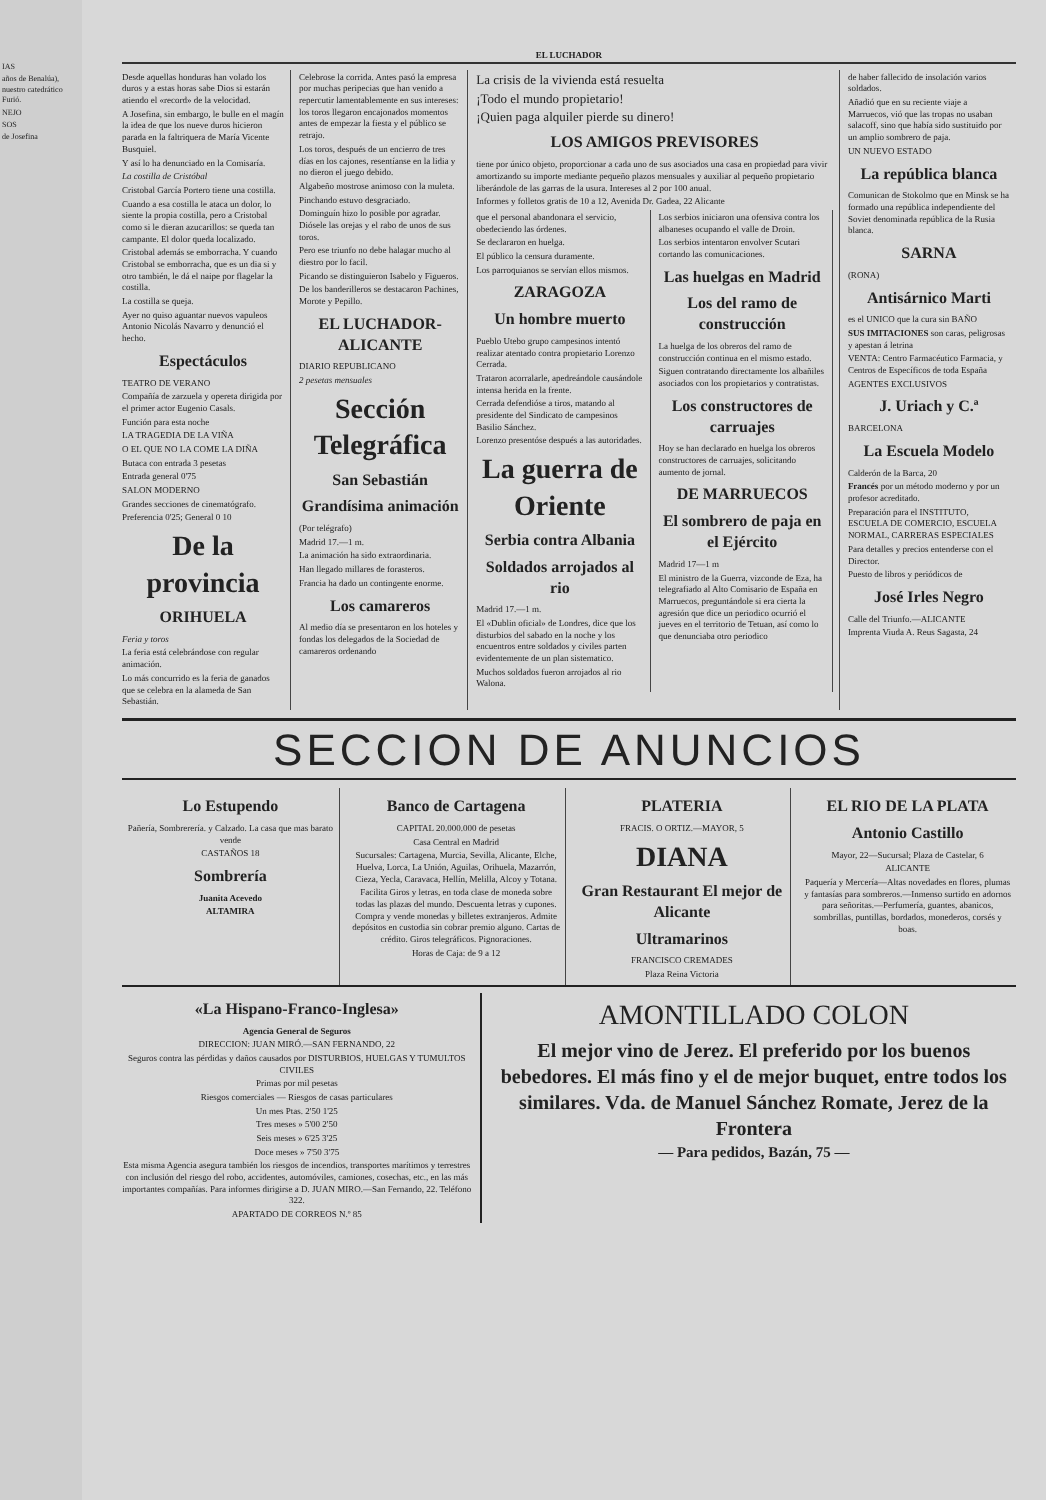IAS
años de Benalúa), nuestro catedrático Furió.
NEJO
SOS
de Josefina
EL LUCHADOR
Desde aquellas honduras han volado los duros y a estas horas sabe Dios si estarán atiendo el «record» de la velocidad.
A Josefina, sin embargo, le bulle en el magín la idea de que los nueve duros hicieron parada en la faltriquera de María Vicente Busquiel.
Y así lo ha denunciado en la Comisaría.
La costilla de Cristóbal
Cristobal García Portero tiene una costilla.
Cuando a esa costilla le ataca un dolor, lo siente la propia costilla, pero a Cristobal como si le dieran azucarillos: se queda tan campante. El dolor queda localizado.
Cristobal además se emborracha. Y cuando Cristobal se emborracha, que es un dia si y otro también, le dá el naipe por flagelar la costilla.
La costilla se queja.
Ayer no quiso aguantar nuevos vapuleos Antonio Nicolás Navarro y denunció el hecho.
Espectáculos
TEATRO DE VERANO
Compañía de zarzuela y opereta dirigida por el primer actor Eugenio Casals.
Función para esta noche
LA TRAGEDIA DE LA VIÑA
O EL QUE NO LA COME LA DIÑA
Butaca con entrada 3 pesetas
Entrada general 0'75
SALON MODERNO
Grandes secciones de cinematógrafo.
Preferencia 0'25; General 0 10
De la provincia
ORIHUELA
Feria y toros
La feria está celebrándose con regular animación.
Lo más concurrido es la feria de ganados que se celebra en la alameda de San Sebastián.
Celebrose la corrida. Antes pasó la empresa por muchas peripecias que han venido a repercutir lamentablemente en sus intereses: los toros llegaron encajonados momentos antes de empezar la fiesta y el público se retrajo.
Los toros, después de un encierro de tres días en los cajones, resentíanse en la lidia y no dieron el juego debido.
Algabeño mostrose animoso con la muleta.
Pinchando estuvo desgraciado.
Dominguín hizo lo posible por agradar. Diósele las orejas y el rabo de unos de sus toros.
Pero ese triunfo no debe halagar mucho al diestro por lo facil.
Picando se distinguieron Isabelo y Figueros.
De los banderilleros se destacaron Pachines, Morote y Pepillo.
EL LUCHADOR-ALICANTE
DIARIO REPUBLICANO
2 pesetas mensuales
Sección Telegráfica
San Sebastián
Grandísima animación
(Por telégrafo)
Madrid 17.—1 m.
La animación ha sido extraordinaria.
Han llegado millares de forasteros.
Francia ha dado un contingente enorme.
Los camareros
Al medio día se presentaron en los hoteles y fondas los delegados de la Sociedad de camareros ordenando
La crisis de la vivienda está resuelta
¡Todo el mundo propietario!
¡Quien paga alquiler pierde su dinero!
LOS AMIGOS PREVISORES
tiene por único objeto, proporcionar a cada uno de sus asociados una casa en propiedad para vivir amortizando su importe mediante pequeño plazos mensuales y auxiliar al pequeño propietario liberándole de las garras de la usura. Intereses al 2 por 100 anual.
Informes y folletos gratis de 10 a 12, Avenida Dr. Gadea, 22 Alicante
que el personal abandonara el servicio, obedeciendo las órdenes.
Se declararon en huelga.
El público la censura duramente.
Los parroquianos se servían ellos mismos.
ZARAGOZA
Un hombre muerto
Pueblo Utebo grupo campesinos intentó realizar atentado contra propietario Lorenzo Cerrada.
Trataron acorralarle, apedreándole causándole intensa herida en la frente.
Cerrada defendióse a tiros, matando al presidente del Sindicato de campesinos Basilio Sánchez.
Lorenzo presentóse después a las autoridades.
La guerra de Oriente
Serbia contra Albania
Soldados arrojados al rio
Madrid 17.—1 m.
El «Dublin oficial» de Londres, dice que los disturbios del sabado en la noche y los encuentros entre soldados y civiles parten evidentemente de un plan sistematico.
Muchos soldados fueron arrojados al rio Walona.
Los serbios iniciaron una ofensiva contra los albaneses ocupando el valle de Droin.
Los serbios intentaron envolver Scutari cortando las comunicaciones.
Las huelgas en Madrid
Los del ramo de construcción
La huelga de los obreros del ramo de construcción continua en el mismo estado.
Siguen contratando directamente los albañiles asociados con los propietarios y contratistas.
Los constructores de carruajes
Hoy se han declarado en huelga los obreros constructores de carruajes, solicitando aumento de jornal.
DE MARRUECOS
El sombrero de paja en el Ejército
Madrid 17—1 m
El ministro de la Guerra, vizconde de Eza, ha telegrafiado al Alto Comisario de España en Marruecos, preguntándole si era cierta la agresión que dice un periodico ocurrió el jueves en el territorio de Tetuan, así como lo que denunciaba otro periodico
de haber fallecido de insolación varios soldados.
Añadió que en su reciente viaje a Marruecos, vió que las tropas no usaban salacoff, sino que había sido sustituido por un amplio sombrero de paja.
UN NUEVO ESTADO
La república blanca
Comunican de Stokolmo que en Minsk se ha formado una república independiente del Soviet denominada república de la Rusia blanca.
SARNA
(RONA)
Antisárnico Marti
es el UNICO que la cura sin BAÑO
SUS IMITACIONES son caras, peligrosas y apestan á letrina
VENTA: Centro Farmacéutico Farmacia, y Centros de Específicos de toda España
AGENTES EXCLUSIVOS
J. Uriach y C.ª
BARCELONA
La Escuela Modelo
Calderón de la Barca, 20
Francés por un método moderno y por un profesor acreditado.
Preparación para el INSTITUTO, ESCUELA DE COMERCIO, ESCUELA NORMAL, CARRERAS ESPECIALES
Para detalles y precios entenderse con el Director.
Puesto de libros y periódicos de
José Irles Negro
Calle del Triunfo.—ALICANTE
Imprenta Viuda A. Reus Sagasta, 24
SECCION DE ANUNCIOS
Lo Estupendo
Pañería, Sombrerería. y Calzado. La casa que mas barato vende
CASTAÑOS 18
Sombrería
Juanita Acevedo
ALTAMIRA
Banco de Cartagena
CAPITAL 20.000.000 de pesetas
Casa Central en Madrid
Sucursales: Cartagena, Murcia, Sevilla, Alicante, Elche, Huelva, Lorca, La Unión, Aguilas, Orihuela, Mazarrón, Cieza, Yecla, Caravaca, Hellín, Melilla, Alcoy y Totana.
Facilita Giros y letras, en toda clase de moneda sobre todas las plazas del mundo. Descuenta letras y cupones. Compra y vende monedas y billetes extranjeros. Admite depósitos en custodia sin cobrar premio alguno. Cartas de crédito. Giros telegráficos. Pignoraciones.
Horas de Caja: de 9 a 12
PLATERIA
FRACIS. O ORTIZ.—MAYOR, 5
DIANA
Gran Restaurant El mejor de Alicante
Ultramarinos
FRANCISCO CREMADES
Plaza Reina Victoria
EL RIO DE LA PLATA
Antonio Castillo
Mayor, 22—Sucursal; Plaza de Castelar, 6
ALICANTE
Paquería y Mercería—Altas novedades en flores, plumas y fantasías para sombreros.—Inmenso surtido en adornos para señoritas.—Perfumería, guantes, abanicos, sombrillas, puntillas, bordados, monederos, corsés y boas.
«La Hispano-Franco-Inglesa»
Agencia General de Seguros
DIRECCION: JUAN MIRÓ.—SAN FERNANDO, 22
Seguros contra las pérdidas y daños causados por DISTURBIOS, HUELGAS Y TUMULTOS CIVILES
Primas por mil pesetas
Riesgos comerciales — Riesgos de casas particulares
Un mes Ptas. 2'50 1'25
Tres meses » 5'00 2'50
Seis meses » 6'25 3'25
Doce meses » 7'50 3'75
Esta misma Agencia asegura también los riesgos de incendios, transportes marítimos y terrestres con inclusión del riesgo del robo, accidentes, automóviles, camiones, cosechas, etc., en las más importantes compañías. Para informes dirigirse a D. JUAN MIRO.—San Fernando, 22. Teléfono 322.
APARTADO DE CORREOS N.º 85
AMONTILLADO COLON
El mejor vino de Jerez. El preferido por los buenos bebedores. El más fino y el de mejor buquet, entre todos los similares. Vda. de Manuel Sánchez Romate, Jerez de la Frontera
— Para pedidos, Bazán, 75 —